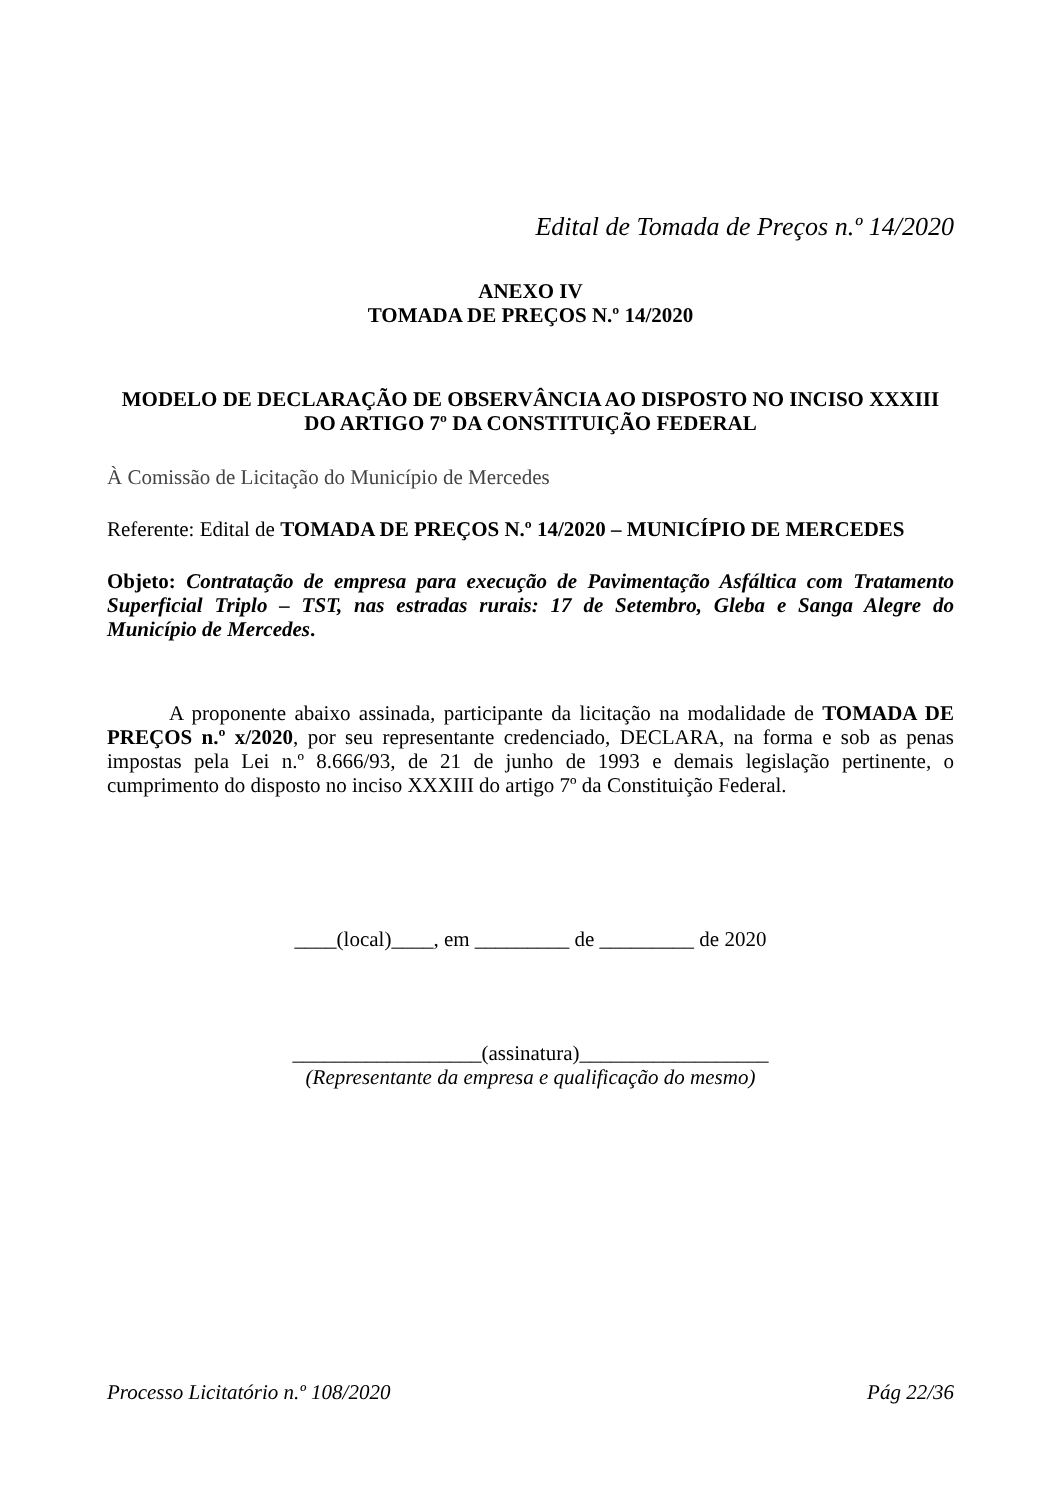Edital de Tomada de Preços n.º 14/2020
ANEXO IV
TOMADA DE PREÇOS N.º 14/2020
MODELO DE DECLARAÇÃO DE OBSERVÂNCIA AO DISPOSTO NO INCISO XXXIII DO ARTIGO 7º DA CONSTITUIÇÃO FEDERAL
À Comissão de Licitação do Município de Mercedes
Referente: Edital de TOMADA DE PREÇOS N.º 14/2020 – MUNICÍPIO DE MERCEDES
Objeto: Contratação de empresa para execução de Pavimentação Asfáltica com Tratamento Superficial Triplo – TST, nas estradas rurais: 17 de Setembro, Gleba e Sanga Alegre do Município de Mercedes.
A proponente abaixo assinada, participante da licitação na modalidade de TOMADA DE PREÇOS n.º x/2020, por seu representante credenciado, DECLARA, na forma e sob as penas impostas pela Lei n.º 8.666/93, de 21 de junho de 1993 e demais legislação pertinente, o cumprimento do disposto no inciso XXXIII do artigo 7º da Constituição Federal.
____(local)____, em _________ de _________ de 2020
__________________(assinatura)__________________
(Representante da empresa e qualificação do mesmo)
Processo Licitatório n.º 108/2020 Pág 22/36